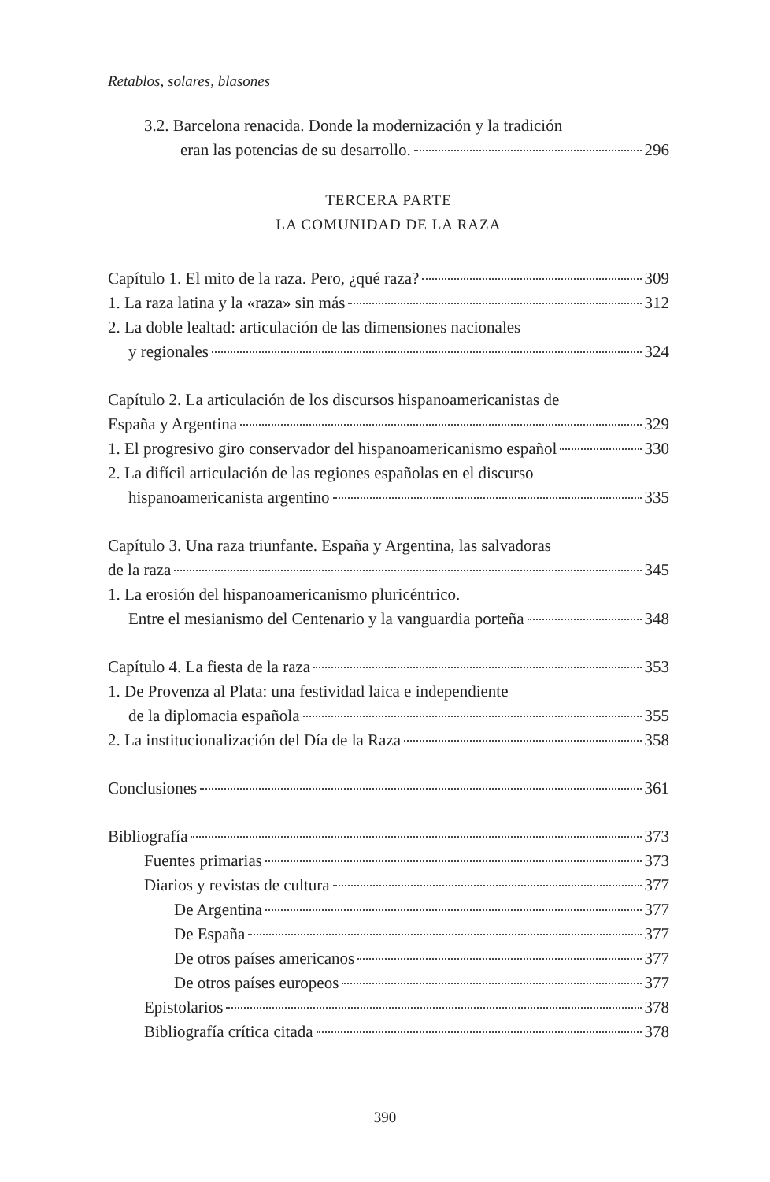Retablos, solares, blasones
3.2. Barcelona renacida. Donde la modernización y la tradición
eran las potencias de su desarrollo. 296
TERCERA PARTE
LA COMUNIDAD DE LA RAZA
Capítulo 1. El mito de la raza. Pero, ¿qué raza? 309
1. La raza latina y la «raza» sin más 312
2. La doble lealtad: articulación de las dimensiones nacionales
y regionales 324
Capítulo 2. La articulación de los discursos hispanoamericanistas de
España y Argentina 329
1. El progresivo giro conservador del hispanoamericanismo español 330
2. La difícil articulación de las regiones españolas en el discurso
hispanoamericanista argentino 335
Capítulo 3. Una raza triunfante. España y Argentina, las salvadoras
de la raza 345
1. La erosión del hispanoamericanismo pluricéntrico.
Entre el mesianismo del Centenario y la vanguardia porteña 348
Capítulo 4. La fiesta de la raza 353
1. De Provenza al Plata: una festividad laica e independiente
de la diplomacia española 355
2. La institucionalización del Día de la Raza 358
Conclusiones 361
Bibliografía 373
Fuentes primarias 373
Diarios y revistas de cultura 377
De Argentina 377
De España 377
De otros países americanos 377
De otros países europeos 377
Epistolarios 378
Bibliografía crítica citada 378
390